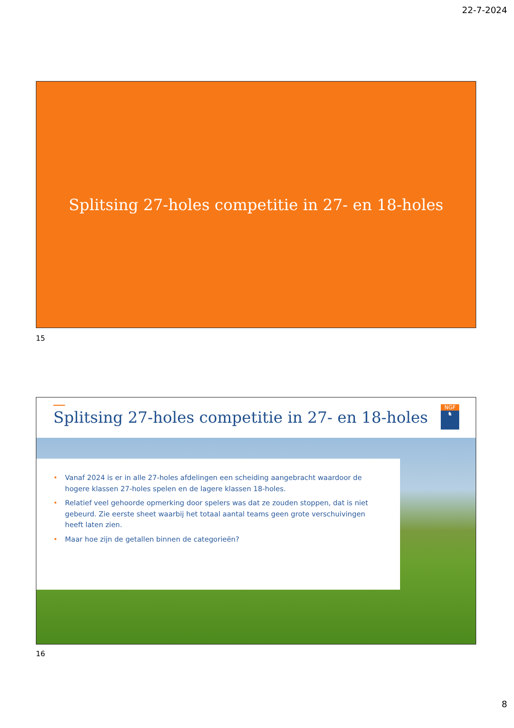22-7-2024
Splitsing 27-holes competitie in 27- en 18-holes
15
Splitsing 27-holes competitie in 27- en 18-holes
NGF
♞
• Vanaf 2024 is er in alle 27-holes afdelingen een scheiding aangebracht waardoor de hogere klassen 27-holes spelen en de lagere klassen 18-holes.
• Relatief veel gehoorde opmerking door spelers was dat ze zouden stoppen, dat is niet gebeurd. Zie eerste sheet waarbij het totaal aantal teams geen grote verschuivingen heeft laten zien.
• Maar hoe zijn de getallen binnen de categorieën?
16
8